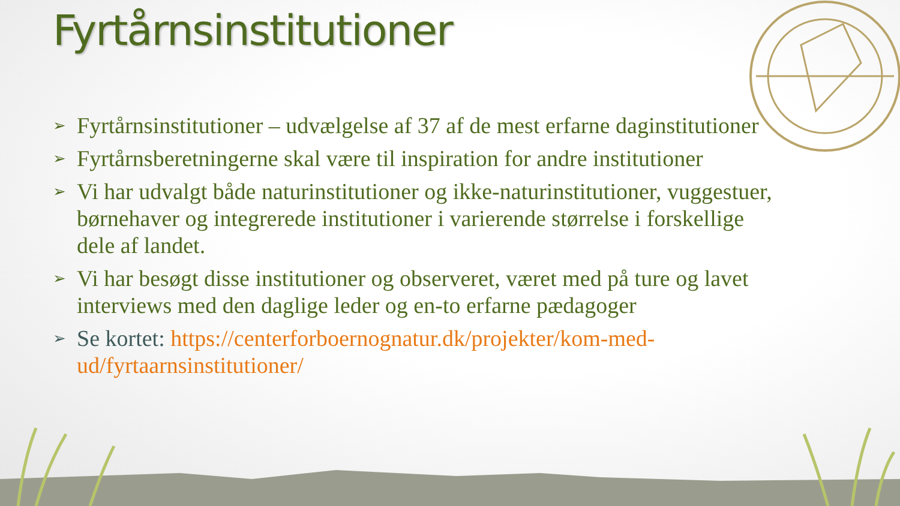Fyrtårnsinstitutioner
➢ Fyrtårnsinstitutioner – udvælgelse af 37 af de mest erfarne daginstitutioner
➢ Fyrtårnsberetningerne skal være til inspiration for andre institutioner
➢ Vi har udvalgt både naturinstitutioner og ikke-naturinstitutioner, vuggestuer, børnehaver og integrerede institutioner i varierende størrelse i forskellige dele af landet.
➢ Vi har besøgt disse institutioner og observeret, været med på ture og lavet interviews med den daglige leder og en-to erfarne pædagoger
➢ Se kortet: https://centerforboernognatur.dk/projekter/kom-med-ud/fyrtaarnsinstitutioner/